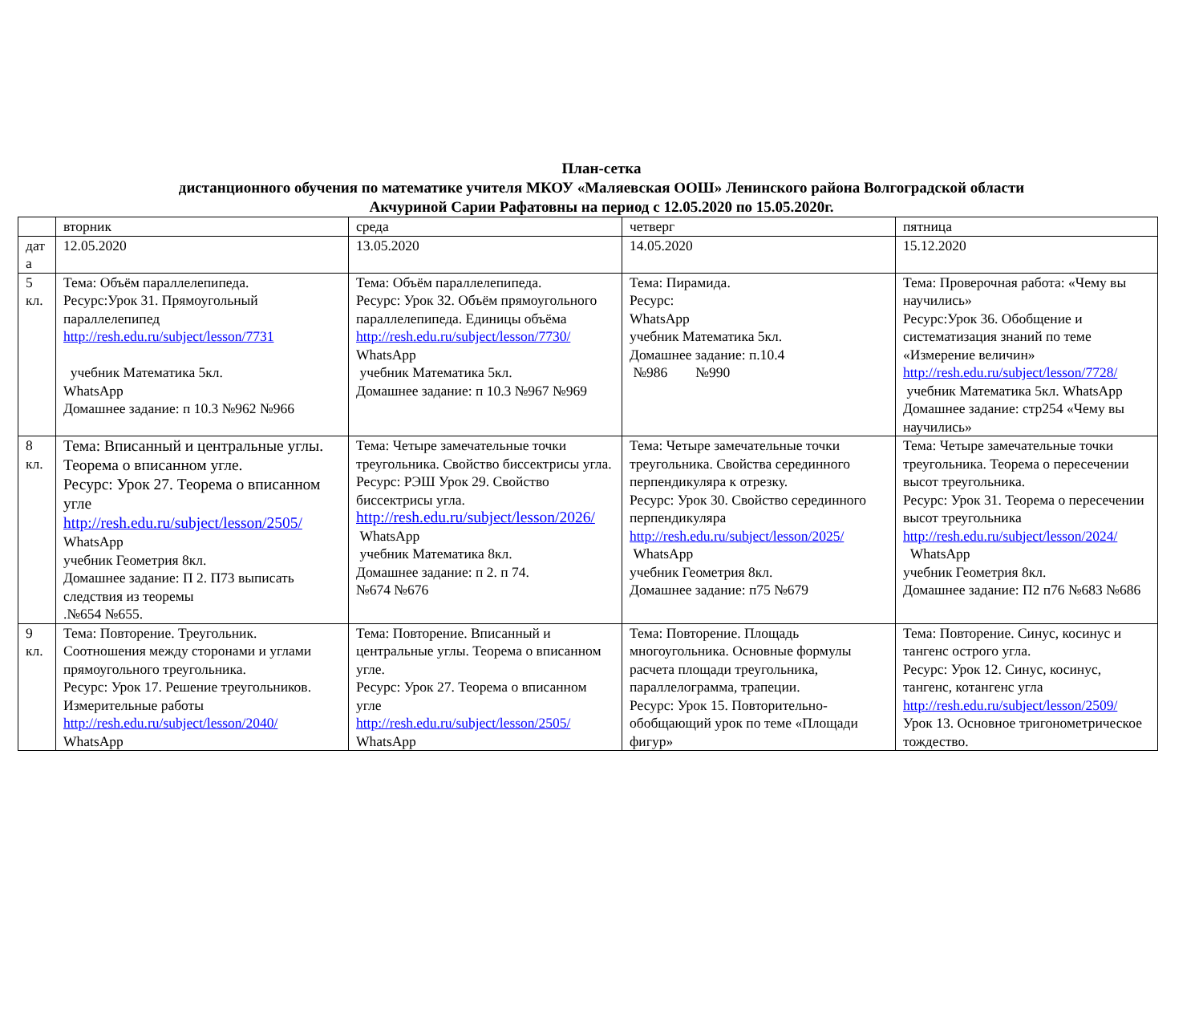План-сетка
дистанционного обучения по математике учителя МКОУ «Маляевская ООШ» Ленинского района Волгоградской области
Акчуриной Сарии Рафатовны на период с 12.05.2020 по 15.05.2020г.
| | вторник | среда | четверг | пятница |
| дат а | 12.05.2020 | 13.05.2020 | 14.05.2020 | 15.12.2020 |
| 5 кл. | Тема: Объём параллелепипеда. Ресурс:Урок 31. Прямоугольный параллелепипед http://resh.edu.ru/subject/lesson/7731 учебник Математика 5кл. WhatsApp Домашнее задание: п 10.3 №962 №966 | Тема: Объём параллелепипеда. Ресурс: Урок 32. Объём прямоугольного параллелепипеда. Единицы объёма http://resh.edu.ru/subject/lesson/7730/ WhatsApp учебник Математика 5кл. Домашнее задание: п 10.3 №967 №969 | Тема: Пирамида. Ресурс: WhatsApp учебник Математика 5кл. Домашнее задание: п.10.4 №986 №990 | Тема: Проверочная работа: «Чему вы научились» Ресурс:Урок 36. Обобщение и систематизация знаний по теме «Измерение величин» http://resh.edu.ru/subject/lesson/7728/ учебник Математика 5кл. WhatsApp Домашнее задание: стр254 «Чему вы научились» |
| 8 кл. | Тема: Вписанный и центральные углы. Теорема о вписанном угле. Ресурс: Урок 27. Теорема о вписанном угле http://resh.edu.ru/subject/lesson/2505/ WhatsApp учебник Геометрия 8кл. Домашнее задание: П 2. П73 выписать следствия из теоремы .№654 №655. | Тема: Четыре замечательные точки треугольника. Свойство биссектрисы угла. Ресурс: РЭШ Урок 29. Свойство биссектрисы угла. http://resh.edu.ru/subject/lesson/2026/ WhatsApp учебник Математика 8кл. Домашнее задание: п 2. п 74. №674 №676 | Тема: Четыре замечательные точки треугольника. Свойства серединного перпендикуляра к отрезку. Ресурс: Урок 30. Свойство серединного перпендикуляра http://resh.edu.ru/subject/lesson/2025/ WhatsApp учебник Геометрия 8кл. Домашнее задание: п75 №679 | Тема: Четыре замечательные точки треугольника. Теорема о пересечении высот треугольника. Ресурс: Урок 31. Теорема о пересечении высот треугольника http://resh.edu.ru/subject/lesson/2024/ WhatsApp учебник Геометрия 8кл. Домашнее задание: П2 п76 №683 №686 |
| 9 кл. | Тема: Повторение. Треугольник. Соотношения между сторонами и углами прямоугольного треугольника. Ресурс: Урок 17. Решение треугольников. Измерительные работы http://resh.edu.ru/subject/lesson/2040/ WhatsApp | Тема: Повторение. Вписанный и центральные углы. Теорема о вписанном угле. Ресурс: Урок 27. Теорема о вписанном угле http://resh.edu.ru/subject/lesson/2505/ WhatsApp | Тема: Повторение. Площадь многоугольника. Основные формулы расчета площади треугольника, параллелограмма, трапеции. Ресурс: Урок 15. Повторительно-обобщающий урок по теме «Площади фигур» | Тема: Повторение. Синус, косинус и тангенс острого угла. Ресурс: Урок 12. Синус, косинус, тангенс, котангенс угла http://resh.edu.ru/subject/lesson/2509/ Урок 13. Основное тригонометрическое тождество. |